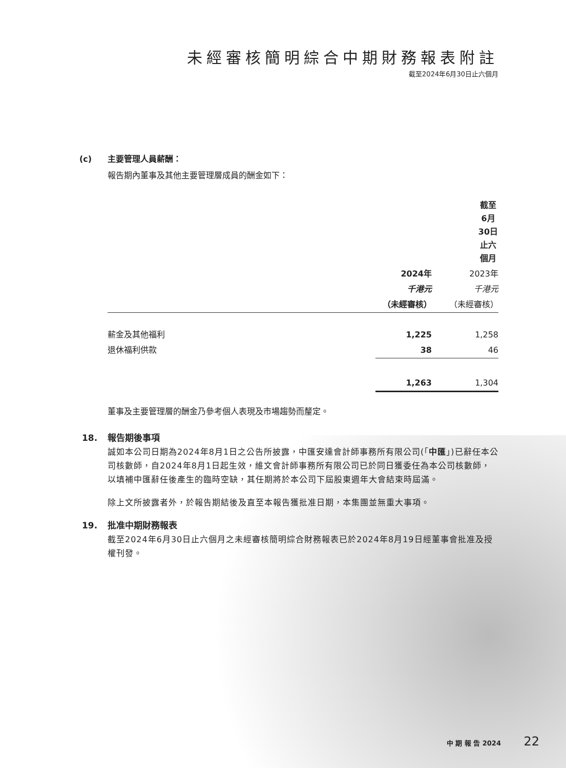未經審核簡明綜合中期財務報表附註
截至2024年6月30日止六個月
(c) 主要管理人員薪酬：
報告期內董事及其他主要管理層成員的酬金如下：
| | 截至6月30日止六個月 | |
| --- | --- | --- |
| | 2024年 | 2023年 |
| | 千港元 | 千港元 |
| | （未經審核） | （未經審核） |
| 薪金及其他福利 | 1,225 | 1,258 |
| 退休福利供款 | 38 | 46 |
| | 1,263 | 1,304 |
董事及主要管理層的酬金乃參考個人表現及市場趨勢而釐定。
18. 報告期後事項
誠如本公司日期為2024年8月1日之公告所披露，中匯安達會計師事務所有限公司(「中匯」)已辭任本公司核數師，自2024年8月1日起生效，維文會計師事務所有限公司已於同日獲委任為本公司核數師，以填補中匯辭任後產生的臨時空缺，其任期將於本公司下屆股東週年大會結束時屆滿。
除上文所披露者外，於報告期結後及直至本報告獲批准日期，本集團並無重大事項。
19. 批准中期財務報表
截至2024年6月30日止六個月之未經審核簡明綜合財務報表已於2024年8月19日經董事會批准及授權刊發。
中 期 報 告 2024 22